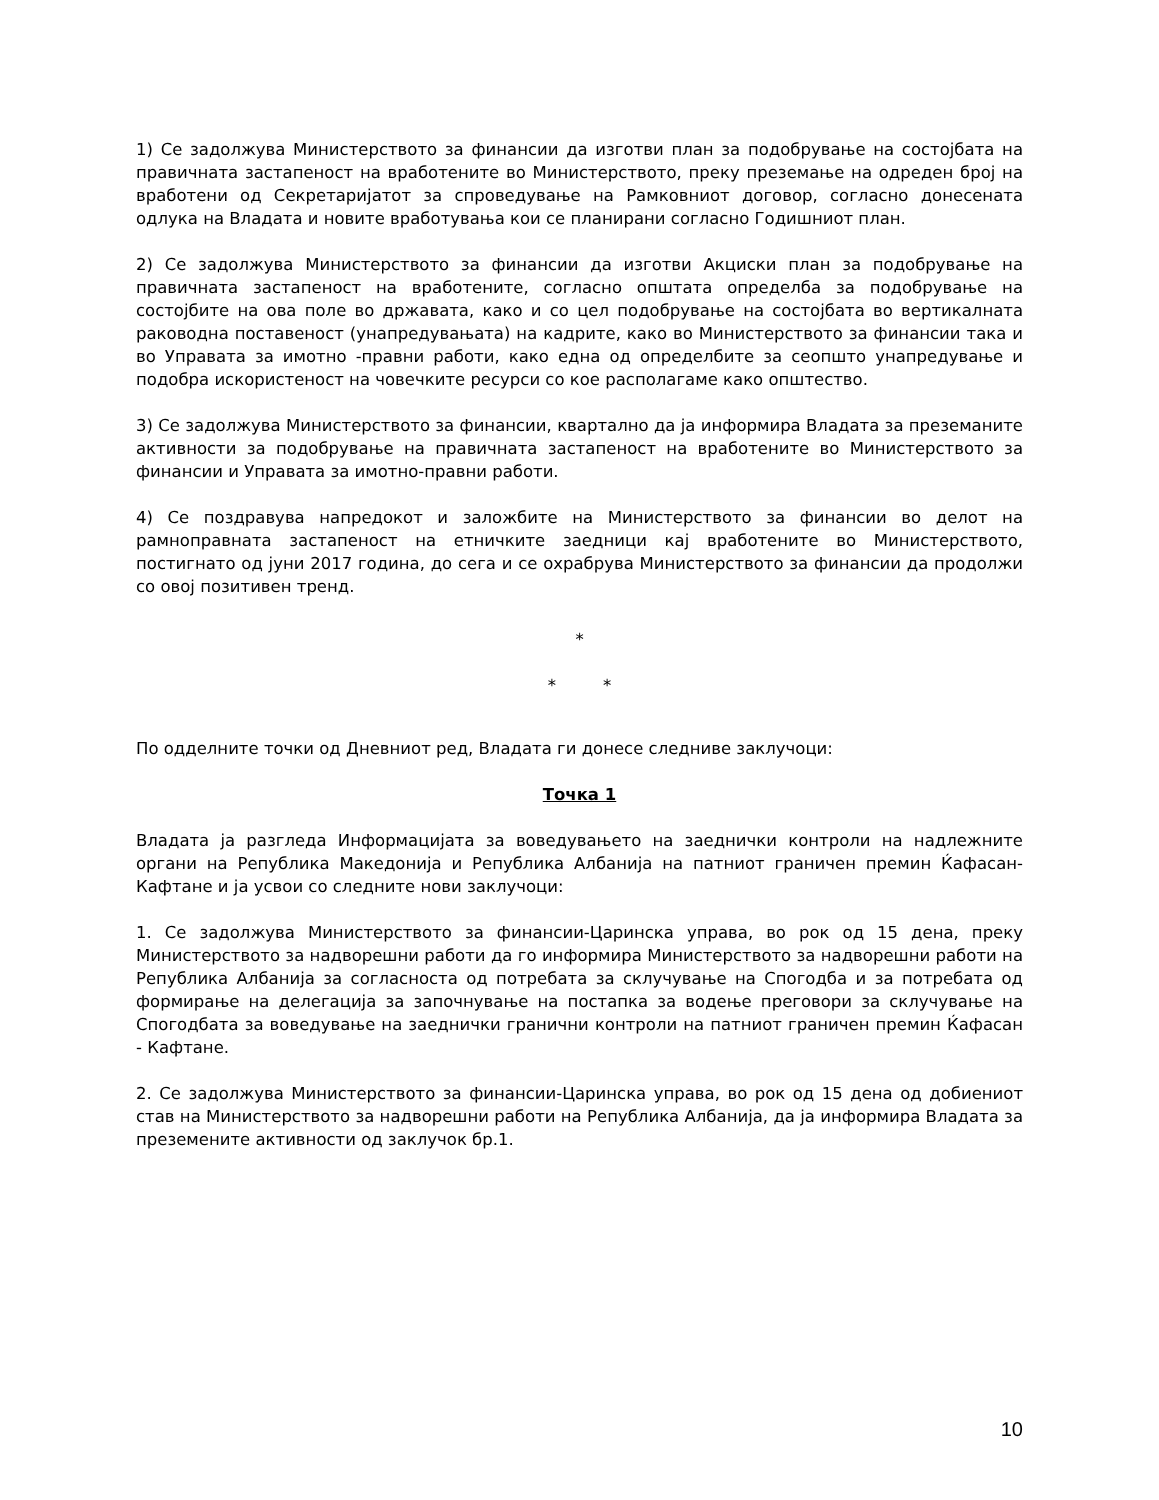1) Се задолжува Министерството за финансии да изготви план за подобрување на состојбата на правичната застапеност на вработените во Министерството, преку преземање на одреден број на вработени од Секретаријатот за спроведување на Рамковниот договор, согласно донесената одлука на Владата и новите вработувања кои се планирани согласно Годишниот план.
2) Се задолжува Министерството за финансии да изготви Акциски план за подобрување на правичната застапеност на вработените, согласно општата определба за подобрување на состојбите на ова поле во државата, како и со цел подобрување на состојбата во вертикалната раководна поставеност (унапредувањата) на кадрите, како во Министерството за финансии така и во Управата за имотно -правни работи, како една од определбите за сеопшто унапредување и подобра искористеност на човечките ресурси со кое располагаме како општество.
3) Се задолжува Министерството за финансии, квартално да ја информира Владата за преземаните активности за подобрување на правичната застапеност на вработените во Министерството за финансии и Управата за имотно-правни работи.
4) Се поздравува напредокот и заложбите на Министерството за финансии во делот на рамноправната застапеност на етничките заедници кај вработените во Министерството, постигнато од јуни 2017 година, до сега и се охрабрува Министерството за финансии да продолжи со овој позитивен тренд.
*
* *
По одделните точки од Дневниот ред, Владата ги донесе следниве заклучоци:
Точка 1
Владата ја разгледа Информацијата за воведувањето на заеднички контроли на надлежните органи на Република Македонија и Република Албанија на патниот граничен премин Ќафасан-Кафтане и ја усвои со следните нови заклучоци:
1. Се задолжува Министерството за финансии-Царинска управа, во рок од 15 дена, преку Министерството за надворешни работи да го информира Министерството за надворешни работи на Република Албанија за согласноста од потребата за склучување на Спогодба и за потребата од формирање на делегација за започнување на постапка за водење преговори за склучување на Спогодбата за воведување на заеднички гранични контроли на патниот граничен премин Ќафасан - Кафтане.
2. Се задолжува Министерството за финансии-Царинска управа, во рок од 15 дена од добиениот став на Министерството за надворешни работи на Република Албанија, да ја информира Владата за преземените активности од заклучок бр.1.
10